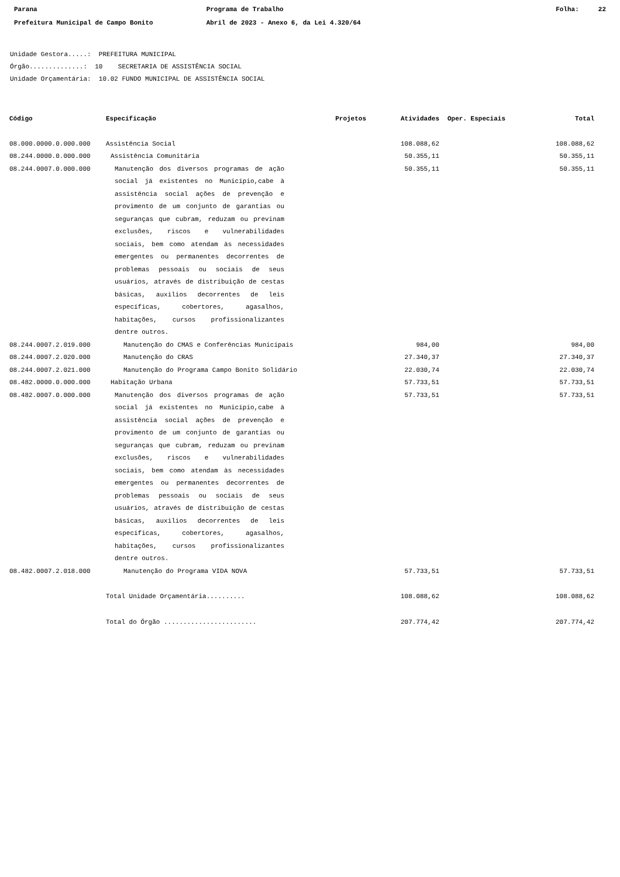Parana
Prefeitura Municipal de Campo Bonito
Programa de Trabalho
Abril de 2023 - Anexo 6, da Lei 4.320/64
Folha: 22
Unidade Gestora.....: PREFEITURA MUNICIPAL
Órgão..............: 10 SECRETARIA DE ASSISTÊNCIA SOCIAL
Unidade Orçamentária: 10.02 FUNDO MUNICIPAL DE ASSISTÊNCIA SOCIAL
| Código | Especificação | Projetos | Atividades | Oper. Especiais | Total |
| --- | --- | --- | --- | --- | --- |
| 08.000.0000.0.000.000 | Assistência Social | | 108.088,62 | | 108.088,62 |
| 08.244.0000.0.000.000 | Assistência Comunitária | | 50.355,11 | | 50.355,11 |
| 08.244.0007.0.000.000 | Manutenção dos diversos programas de ação social já existentes no Município,cabe à assistência social ações de prevenção e provimento de um conjunto de garantias ou seguranças que cubram, reduzam ou previnam exclusões, riscos e vulnerabilidades sociais, bem como atendam às necessidades emergentes ou permanentes decorrentes de problemas pessoais ou sociais de seus usuários, através de distribuição de cestas básicas, auxilios decorrentes de leis específicas, cobertores, agasalhos, habitações, cursos profissionalizantes dentre outros. | | 50.355,11 | | 50.355,11 |
| 08.244.0007.2.019.000 | Manutenção do CMAS e Conferências Municipais | | 984,00 | | 984,00 |
| 08.244.0007.2.020.000 | Manutenção do CRAS | | 27.340,37 | | 27.340,37 |
| 08.244.0007.2.021.000 | Manutenção do Programa Campo Bonito Solidário | | 22.030,74 | | 22.030,74 |
| 08.482.0000.0.000.000 | Habitação Urbana | | 57.733,51 | | 57.733,51 |
| 08.482.0007.0.000.000 | Manutenção dos diversos programas de ação social já existentes no Município,cabe à assistência social ações de prevenção e provimento de um conjunto de garantias ou seguranças que cubram, reduzam ou previnam exclusões, riscos e vulnerabilidades sociais, bem como atendam às necessidades emergentes ou permanentes decorrentes de problemas pessoais ou sociais de seus usuários, através de distribuição de cestas básicas, auxilios decorrentes de leis específicas, cobertores, agasalhos, habitações, cursos profissionalizantes dentre outros. | | 57.733,51 | | 57.733,51 |
| 08.482.0007.2.018.000 | Manutenção do Programa VIDA NOVA | | 57.733,51 | | 57.733,51 |
| | Total Unidade Orçamentária.......... | | 108.088,62 | | 108.088,62 |
| | Total do Órgão ........................ | | 207.774,42 | | 207.774,42 |